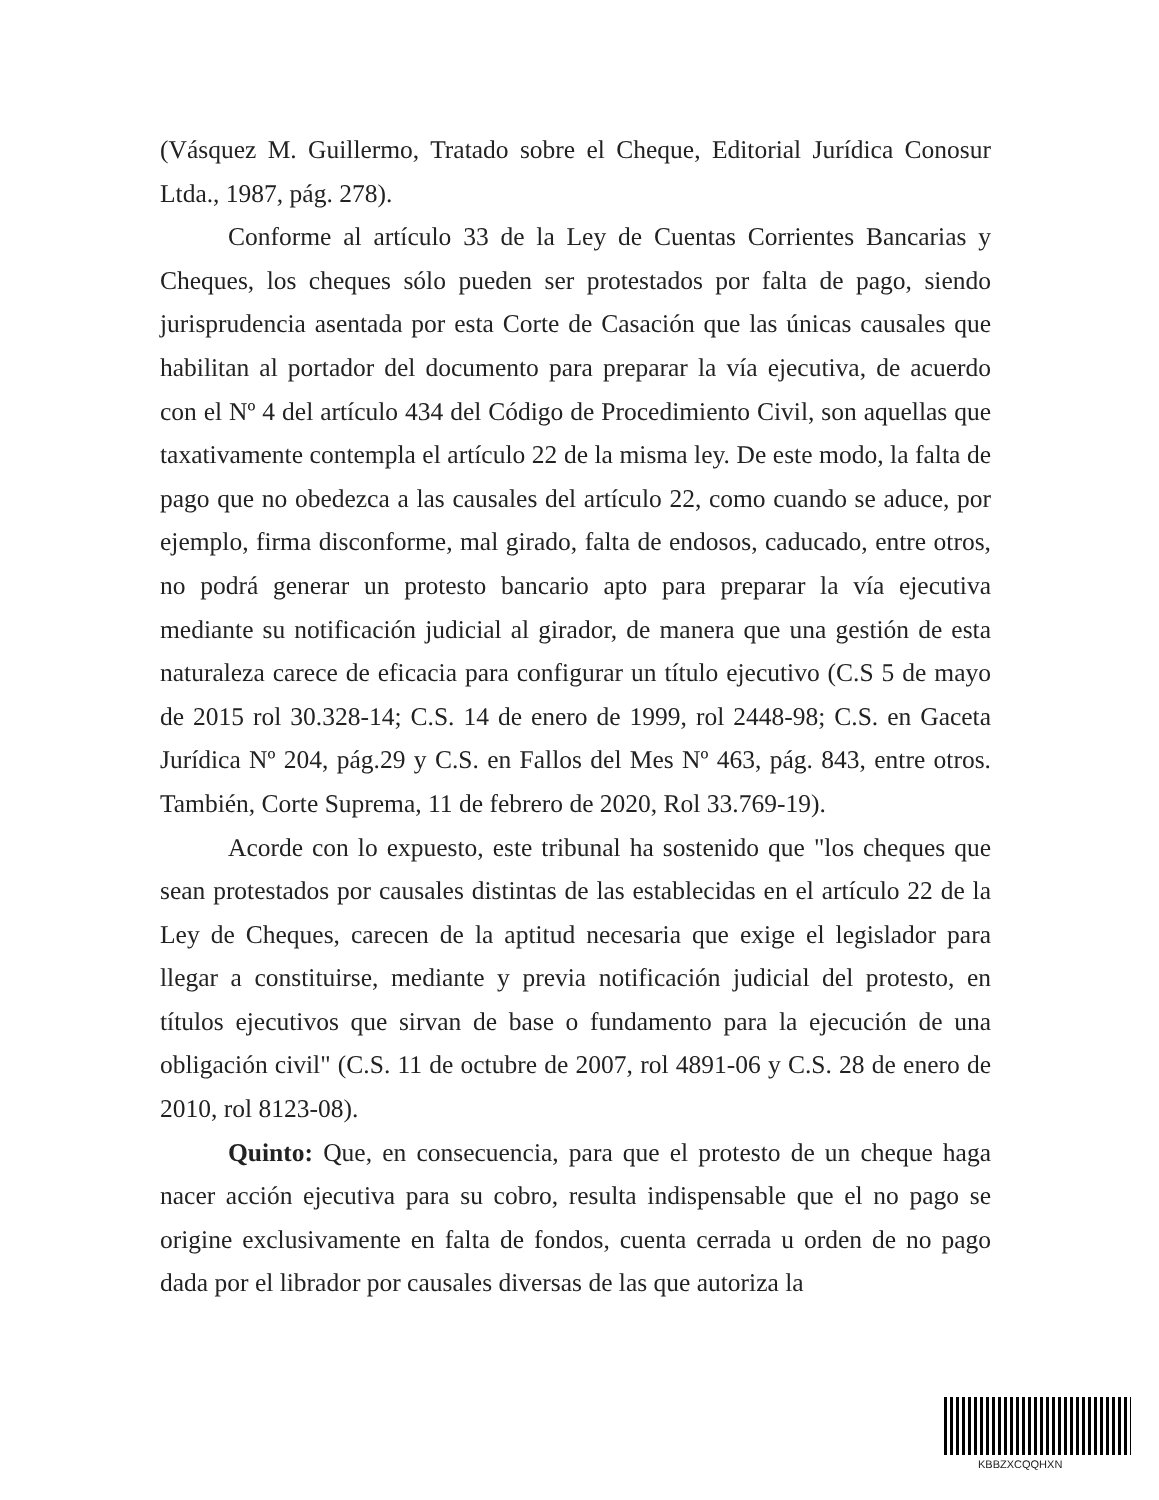(Vásquez M. Guillermo, Tratado sobre el Cheque, Editorial Jurídica Conosur Ltda., 1987, pág. 278).
Conforme al artículo 33 de la Ley de Cuentas Corrientes Bancarias y Cheques, los cheques sólo pueden ser protestados por falta de pago, siendo jurisprudencia asentada por esta Corte de Casación que las únicas causales que habilitan al portador del documento para preparar la vía ejecutiva, de acuerdo con el Nº 4 del artículo 434 del Código de Procedimiento Civil, son aquellas que taxativamente contempla el artículo 22 de la misma ley. De este modo, la falta de pago que no obedezca a las causales del artículo 22, como cuando se aduce, por ejemplo, firma disconforme, mal girado, falta de endosos, caducado, entre otros, no podrá generar un protesto bancario apto para preparar la vía ejecutiva mediante su notificación judicial al girador, de manera que una gestión de esta naturaleza carece de eficacia para configurar un título ejecutivo (C.S 5 de mayo de 2015 rol 30.328-14; C.S. 14 de enero de 1999, rol 2448-98; C.S. en Gaceta Jurídica Nº 204, pág.29 y C.S. en Fallos del Mes Nº 463, pág. 843, entre otros. También, Corte Suprema, 11 de febrero de 2020, Rol 33.769-19).
Acorde con lo expuesto, este tribunal ha sostenido que "los cheques que sean protestados por causales distintas de las establecidas en el artículo 22 de la Ley de Cheques, carecen de la aptitud necesaria que exige el legislador para llegar a constituirse, mediante y previa notificación judicial del protesto, en títulos ejecutivos que sirvan de base o fundamento para la ejecución de una obligación civil" (C.S. 11 de octubre de 2007, rol 4891-06 y C.S. 28 de enero de 2010, rol 8123-08).
Quinto: Que, en consecuencia, para que el protesto de un cheque haga nacer acción ejecutiva para su cobro, resulta indispensable que el no pago se origine exclusivamente en falta de fondos, cuenta cerrada u orden de no pago dada por el librador por causales diversas de las que autoriza la
KBBZXCQQHXN